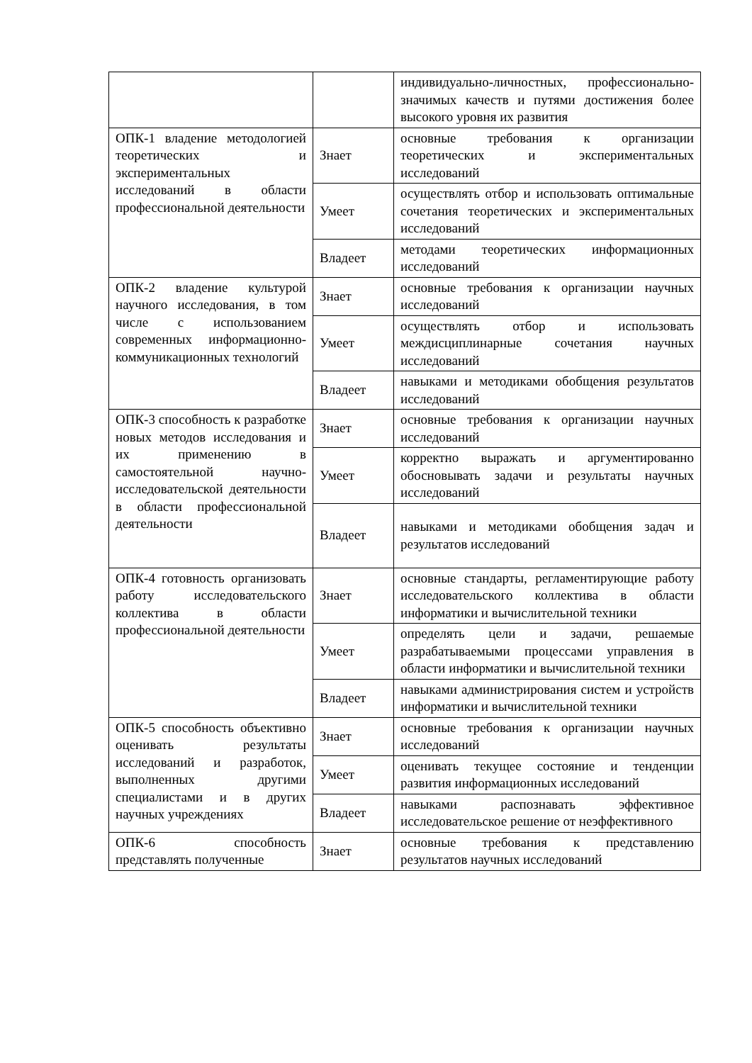| | | индивидуально-личностных, профессионально-значимых качеств и путями достижения более высокого уровня их развития |
| ОПК-1 владение методологией теоретических и экспериментальных исследований в области профессиональной деятельности | Знает | основные требования к организации теоретических и экспериментальных исследований |
| | Умеет | осуществлять отбор и использовать оптимальные сочетания теоретических и экспериментальных исследований |
| | Владеет | методами теоретических информационных исследований |
| ОПК-2 владение культурой научного исследования, в том числе с использованием современных информационно-коммуникационных технологий | Знает | основные требования к организации научных исследований |
| | Умеет | осуществлять отбор и использовать междисциплинарные сочетания научных исследований |
| | Владеет | навыками и методиками обобщения результатов исследований |
| ОПК-3 способность к разработке новых методов исследования и их применению в самостоятельной научно-исследовательской деятельности в области профессиональной деятельности | Знает | основные требования к организации научных исследований |
| | Умеет | корректно выражать и аргументированно обосновывать задачи и результаты научных исследований |
| | Владеет | навыками и методиками обобщения задач и результатов исследований |
| ОПК-4 готовность организовать работу исследовательского коллектива в области профессиональной деятельности | Знает | основные стандарты, регламентирующие работу исследовательского коллектива в области информатики и вычислительной техники |
| | Умеет | определять цели и задачи, решаемые разрабатываемыми процессами управления в области информатики и вычислительной техники |
| | Владеет | навыками администрирования систем и устройств информатики и вычислительной техники |
| ОПК-5 способность объективно оценивать результаты исследований и разработок, выполненных другими специалистами и в других научных учреждениях | Знает | основные требования к организации научных исследований |
| | Умеет | оценивать текущее состояние и тенденции развития информационных исследований |
| | Владеет | навыками распознавать эффективное исследовательское решение от неэффективного |
| ОПК-6 способность представлять полученные | Знает | основные требования к представлению результатов научных исследований |